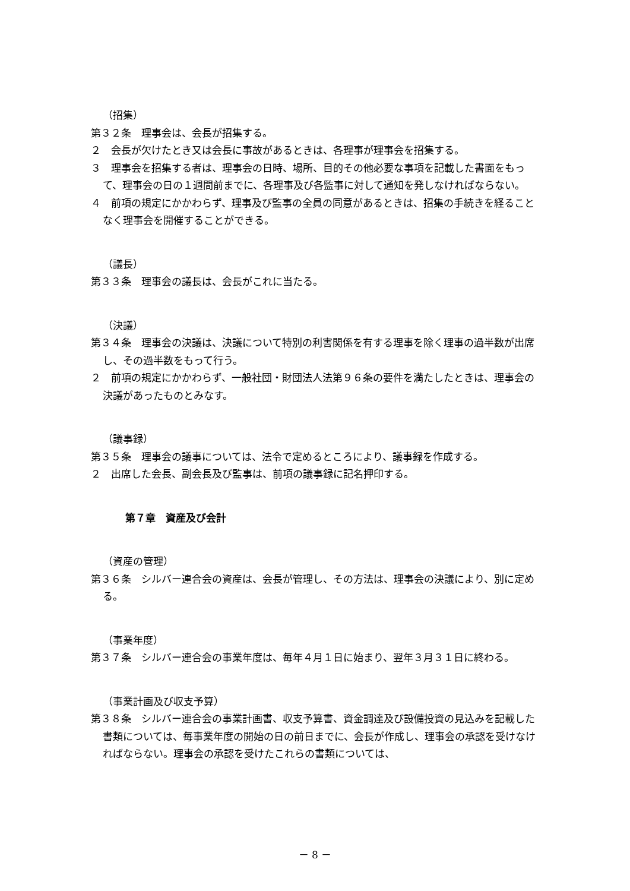（招集）
第３２条　理事会は、会長が招集する。
２　会長が欠けたとき又は会長に事故があるときは、各理事が理事会を招集する。
３　理事会を招集する者は、理事会の日時、場所、目的その他必要な事項を記載した書面をもって、理事会の日の１週間前までに、各理事及び各監事に対して通知を発しなければならない。
４　前項の規定にかかわらず、理事及び監事の全員の同意があるときは、招集の手続きを経ることなく理事会を開催することができる。
（議長）
第３３条　理事会の議長は、会長がこれに当たる。
（決議）
第３４条　理事会の決議は、決議について特別の利害関係を有する理事を除く理事の過半数が出席し、その過半数をもって行う。
２　前項の規定にかかわらず、一般社団・財団法人法第９６条の要件を満たしたときは、理事会の決議があったものとみなす。
（議事録）
第３５条　理事会の議事については、法令で定めるところにより、議事録を作成する。
２　出席した会長、副会長及び監事は、前項の議事録に記名押印する。
第７章　資産及び会計
（資産の管理）
第３６条　シルバー連合会の資産は、会長が管理し、その方法は、理事会の決議により、別に定める。
（事業年度）
第３７条　シルバー連合会の事業年度は、毎年４月１日に始まり、翌年３月３１日に終わる。
（事業計画及び収支予算）
第３８条　シルバー連合会の事業計画書、収支予算書、資金調達及び設備投資の見込みを記載した書類については、毎事業年度の開始の日の前日までに、会長が作成し、理事会の承認を受けなければならない。理事会の承認を受けたこれらの書類については、
－ 8 －